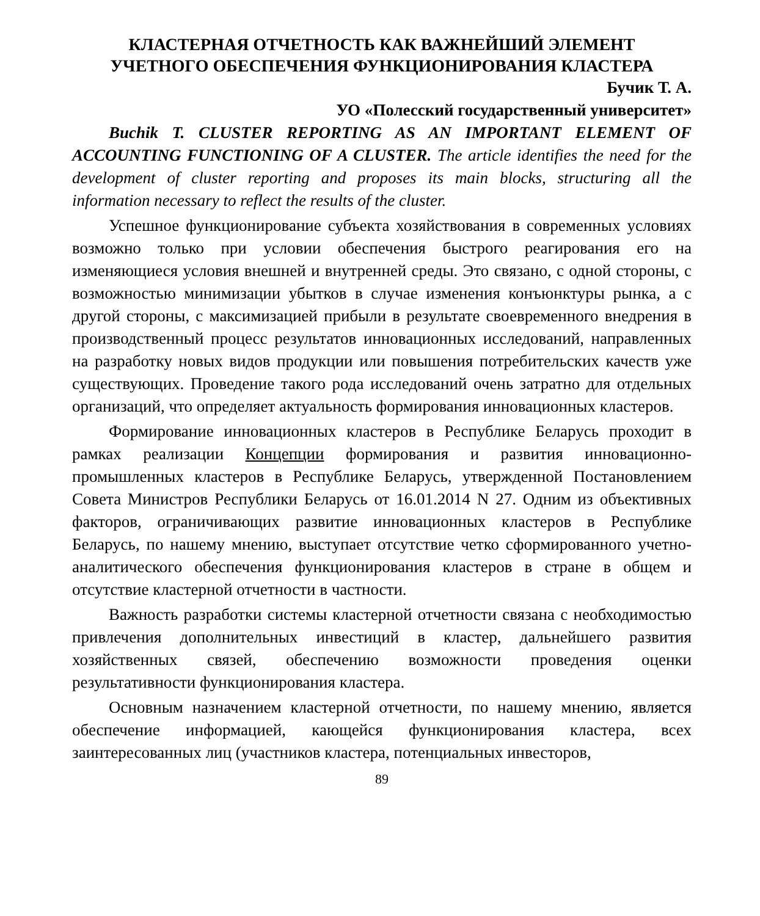КЛАСТЕРНАЯ ОТЧЕТНОСТЬ КАК ВАЖНЕЙШИЙ ЭЛЕМЕНТ
УЧЕТНОГО ОБЕСПЕЧЕНИЯ ФУНКЦИОНИРОВАНИЯ КЛАСТЕРА
Бучик Т. А.
УО «Полесский государственный университет»
Buchik T. CLUSTER REPORTING AS AN IMPORTANT ELEMENT OF ACCOUNTING FUNCTIONING OF A CLUSTER. The article identifies the need for the development of cluster reporting and proposes its main blocks, structuring all the information necessary to reflect the results of the cluster.
Успешное функционирование субъекта хозяйствования в современных условиях возможно только при условии обеспечения быстрого реагирования его на изменяющиеся условия внешней и внутренней среды. Это связано, с одной стороны, с возможностью минимизации убытков в случае изменения конъюнктуры рынка, а с другой стороны, с максимизацией прибыли в результате своевременного внедрения в производственный процесс результатов инновационных исследований, направленных на разработку новых видов продукции или повышения потребительских качеств уже существующих. Проведение такого рода исследований очень затратно для отдельных организаций, что определяет актуальность формирования инновационных кластеров.
Формирование инновационных кластеров в Республике Беларусь проходит в рамках реализации Концепции формирования и развития инновационно-промышленных кластеров в Республике Беларусь, утвержденной Постановлением Совета Министров Республики Беларусь от 16.01.2014 N 27. Одним из объективных факторов, ограничивающих развитие инновационных кластеров в Республике Беларусь, по нашему мнению, выступает отсутствие четко сформированного учетно-аналитического обеспечения функционирования кластеров в стране в общем и отсутствие кластерной отчетности в частности.
Важность разработки системы кластерной отчетности связана с необходимостью привлечения дополнительных инвестиций в кластер, дальнейшего развития хозяйственных связей, обеспечению возможности проведения оценки результативности функционирования кластера.
Основным назначением кластерной отчетности, по нашему мнению, является обеспечение информацией, кающейся функционирования кластера, всех заинтересованных лиц (участников кластера, потенциальных инвесторов,
89